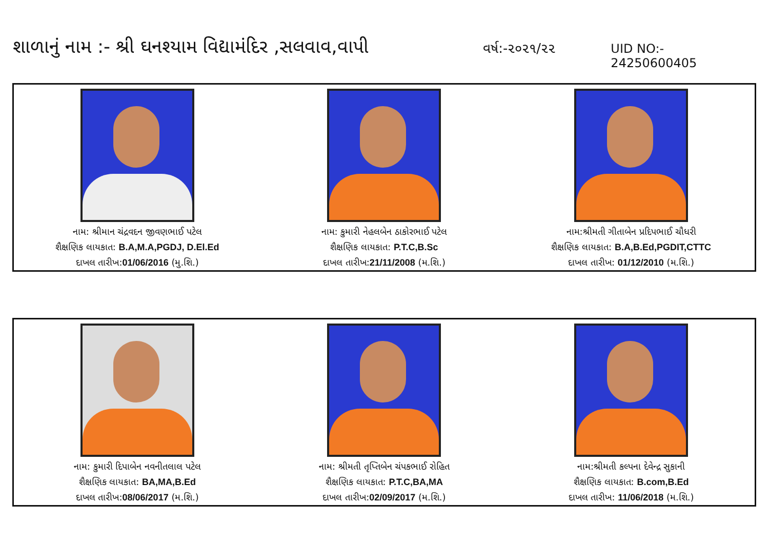શાળાનું નામ :- શ્રી ઘનશ્યામ વિદ્યામંદિર ,સલવાવ,વાપી
વર્ષ:-૨૦૨૧/૨૨ UID NO:- 24250600405
નામ: શ્રીમાન ચંદ્રવદન જીવણભાઈ પટેલ
શૈક્ષણિક લાયકાત: B.A,M.A,PGDJ, D.El.Ed
દાખલ તારીખ:01/06/2016 (મુ.શિ.)
નામ: કુમારી નેહલબેન ઠાકોરભાઈ પટેલ
શૈક્ષણિક લાયકાત: P.T.C,B.Sc
દાખલ તારીખ:21/11/2008 (મ.શિ.)
નામ:શ્રીમતી ગીતાબેન પ્રદિપભાઈ ચૌધરી
શૈક્ષણિક લાયકાત: B.A,B.Ed,PGDIT,CTTC
દાખલ તારીખ: 01/12/2010 (મ.શિ.)
નામ: કુમારી દિપાબેન નવનીતલાલ પટેલ
શૈક્ષણિક લાયકાત: BA,MA,B.Ed
દાખલ તારીખ:08/06/2017 (મ.શિ.)
નામ: શ્રીમતી તૃપ્તિબેન ચંપકભાઈ રોહિત
શૈક્ષણિક લાયકાત: P.T.C,BA,MA
દાખલ તારીખ:02/09/2017 (મ.શિ.)
નામ:શ્રીમતી કલ્પના દેવેન્દ્ર સુકાની
શૈક્ષણિક લાયકાત: B.com,B.Ed
દાખલ તારીખ: 11/06/2018 (મ.શિ.)